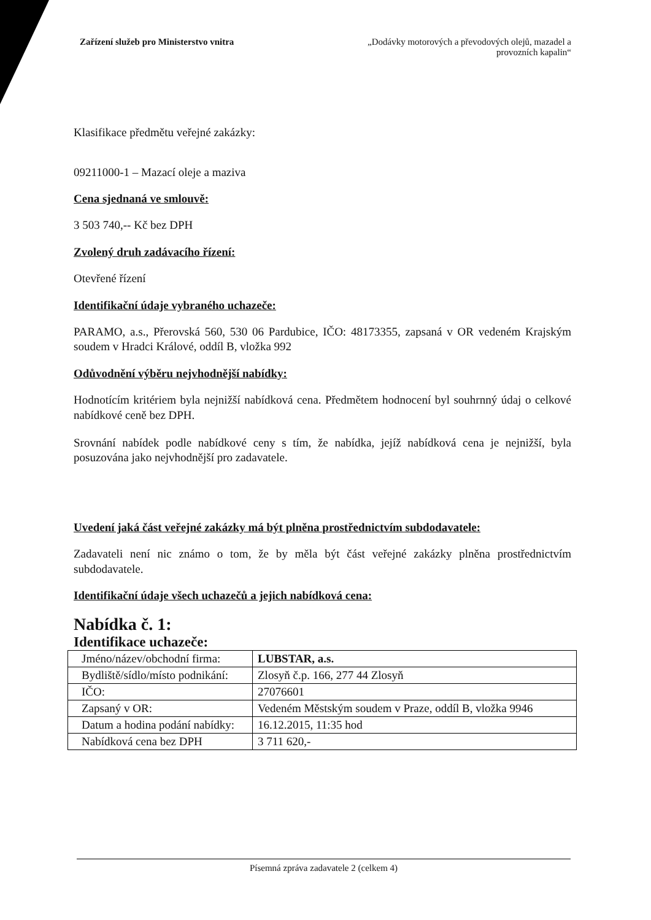Zařízení služeb pro Ministerstvo vnitra
„Dodávky motorových a převodových olejů, mazadel a
provozních kapalin“
Klasifikace předmětu veřejné zakázky:
09211000-1 – Mazací oleje a maziva
Cena sjednaná ve smlouvě:
3 503 740,-- Kč bez DPH
Zvolený druh zadávacího řízení:
Otevřené řízení
Identifikační údaje vybraného uchazeče:
PARAMO, a.s., Přerovská 560, 530 06 Pardubice, IČO: 48173355, zapsaná v OR vedeném Krajským soudem v Hradci Králové, oddíl B, vložka 992
Odůvodnění výběru nejvhodnější nabídky:
Hodnotícím kritériem byla nejnižší nabídková cena. Předmětem hodnocení byl souhrnný údaj o celkové nabídkové ceně bez DPH.
Srovnání nabídek podle nabídkové ceny s tím, že nabídka, jejíž nabídková cena je nejnižší, byla posuzována jako nejvhodnější pro zadavatele.
Uvedení jaká část veřejné zakázky má být plněna prostřednictvím subdodavatele:
Zadavateli není nic známo o tom, že by měla být část veřejné zakázky plněna prostřednictvím subdodavatele.
Identifikační údaje všech uchazečů a jejich nabídková cena:
Nabídka č. 1:
Identifikace uchazeče:
| Jméno/název/obchodní firma: | LUBSTAR, a.s. |
| Bydliště/sídlo/místo podnikání: | Zlosyň č.p. 166, 277 44 Zlosyň |
| IČO: | 27076601 |
| Zapsaný v OR: | Vedeném Městským soudem v Praze, oddíl B, vložka 9946 |
| Datum a hodina podání nabídky: | 16.12.2015, 11:35 hod |
| Nabídková cena bez DPH | 3 711 620,- |
Písemná zpráva zadavatele 2 (celkem 4)